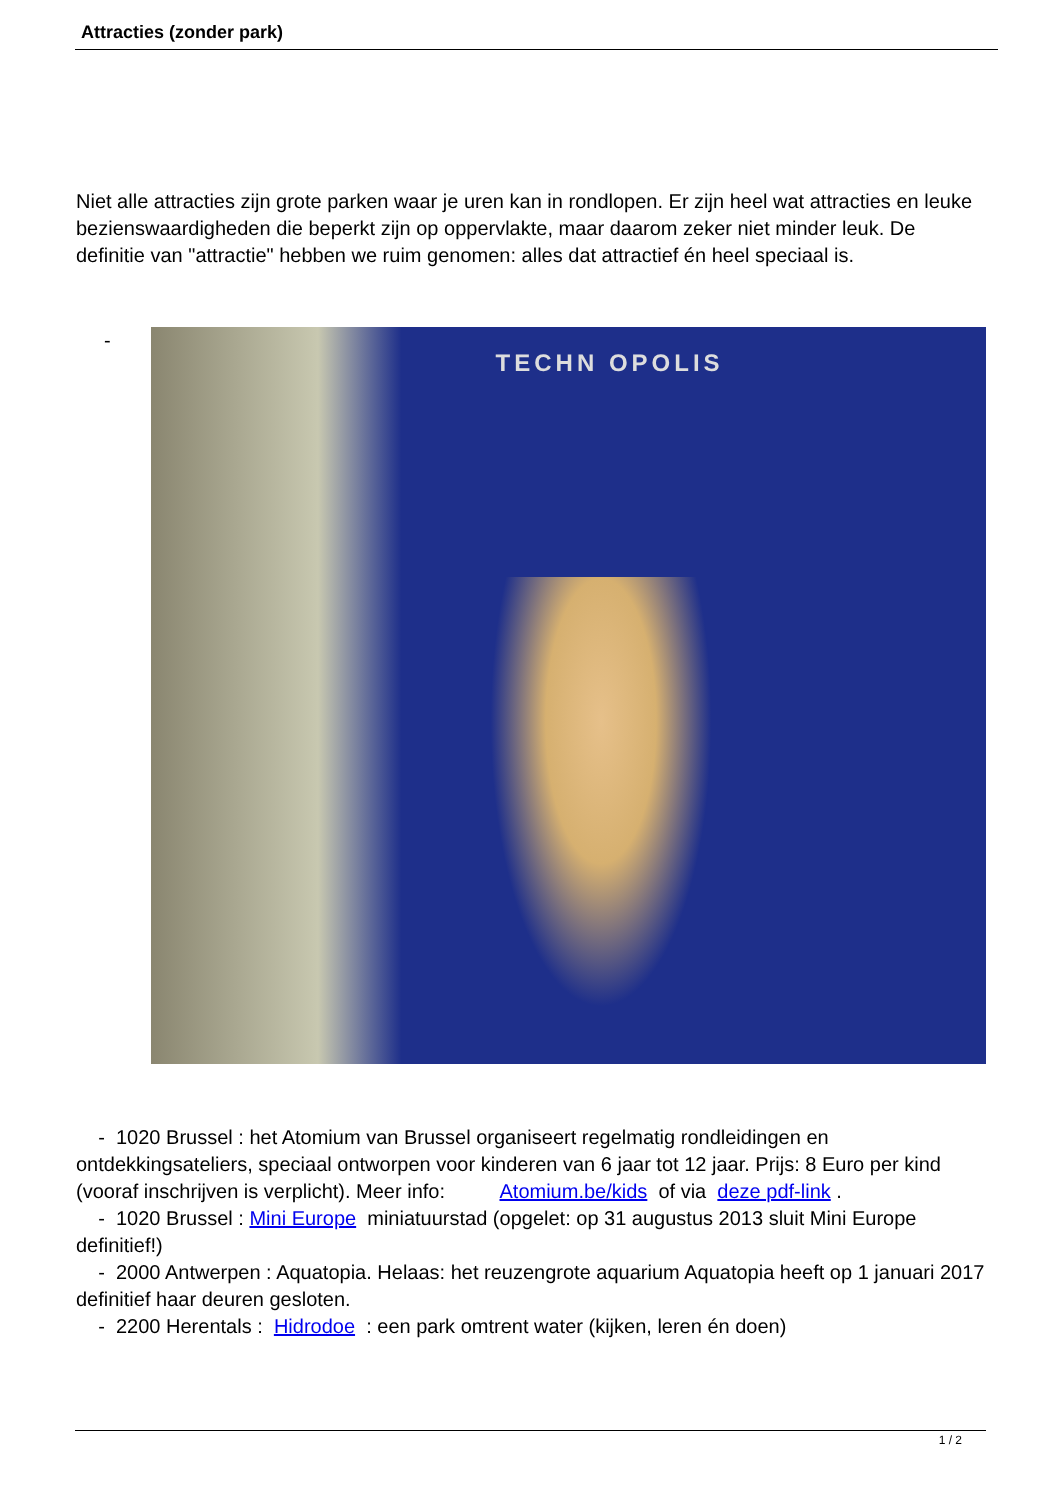Attracties (zonder park)
Niet alle attracties zijn grote parken waar je uren kan in rondlopen. Er zijn heel wat attracties en leuke bezienswaardigheden die beperkt zijn op oppervlakte, maar daarom zeker niet minder leuk. De definitie van "attractie" hebben we ruim genomen: alles dat attractief én heel speciaal is.
-
TECHN OPOLIS
- 1020 Brussel : het Atomium van Brussel organiseert regelmatig rondleidingen en ontdekkingsateliers, speciaal ontworpen voor kinderen van 6 jaar tot 12 jaar. Prijs: 8 Euro per kind (vooraf inschrijven is verplicht). Meer info: Atomium.be/kids of via deze pdf-link .
- 1020 Brussel : Mini Europe miniatuurstad (opgelet: op 31 augustus 2013 sluit Mini Europe definitief!)
- 2000 Antwerpen : Aquatopia. Helaas: het reuzengrote aquarium Aquatopia heeft op 1 januari 2017 definitief haar deuren gesloten.
- 2200 Herentals : Hidrodoe : een park omtrent water (kijken, leren én doen)
1 / 2